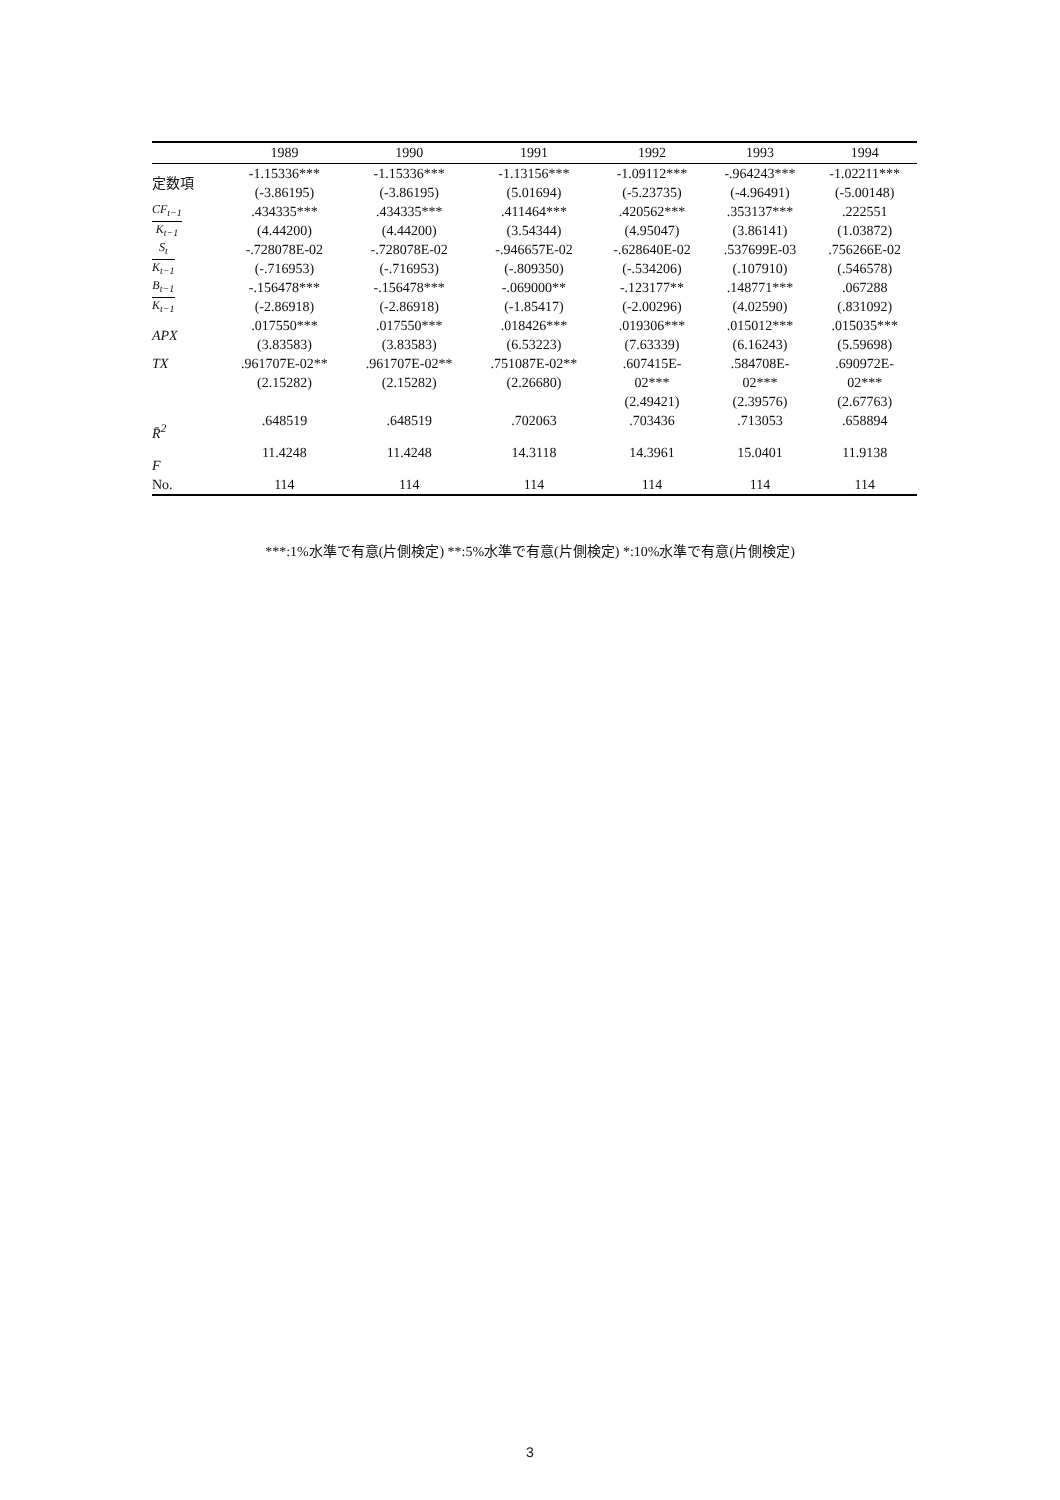| | 1989 | 1990 | 1991 | 1992 | 1993 | 1994 |
| --- | --- | --- | --- | --- | --- | --- |
| 定数項 | -1.15336*** (-3.86195) | -1.15336*** (-3.86195) | -1.13156*** (5.01694) | -1.09112*** (-5.23735) | -.964243*** (-4.96491) | -1.02211*** (-5.00148) |
| CF<sub>t−1</sub> K<sub>t−1</sub> | .434335*** (4.44200) | .434335*** (4.44200) | .411464*** (3.54344) | .420562*** (4.95047) | .353137*** (3.86141) | .222551 (1.03872) |
| S<sub>t</sub> K<sub>t−1</sub> | -.728078E-02 (-.716953) | -.728078E-02 (-.716953) | -.946657E-02 (-.809350) | -.628640E-02 (-.534206) | .537699E-03 (.107910) | .756266E-02 (.546578) |
| B<sub>t−1</sub> K<sub>t−1</sub> | -.156478*** (-2.86918) | -.156478*** (-2.86918) | -.069000** (-1.85417) | -.123177** (-2.00296) | .148771*** (4.02590) | .067288 (.831092) |
| APX | .017550*** (3.83583) | .017550*** (3.83583) | .018426*** (6.53223) | .019306*** (7.63339) | .015012*** (6.16243) | .015035*** (5.59698) |
| TX | .961707E-02** (2.15282) | .961707E-02** (2.15282) | .751087E-02** (2.26680) | .607415E- 02*** (2.49421) | .584708E- 02*** (2.39576) | .690972E- 02*** (2.67763) |
| R̄<sup>2</sup> | .648519 | .648519 | .702063 | .703436 | .713053 | .658894 |
| F | 11.4248 | 11.4248 | 14.3118 | 14.3961 | 15.0401 | 11.9138 |
| No. | 114 | 114 | 114 | 114 | 114 | 114 |
***:1%水準で有意(片側検定) **:5%水準で有意(片側検定) *:10%水準で有意(片側検定)
3